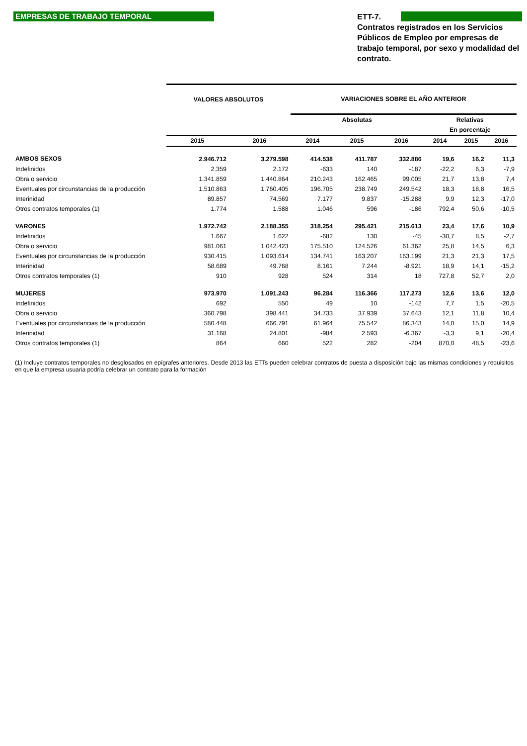EMPRESAS DE TRABAJO TEMPORAL
ETT-7.
Contratos registrados en los Servicios Públicos de Empleo por empresas de trabajo temporal, por sexo y modalidad del contrato.
| | VALORES ABSOLUTOS | | VARIACIONES SOBRE EL AÑO ANTERIOR | | | | | |
| --- | --- | --- | --- | --- | --- | --- | --- | --- |
| | | | Absolutas | | | Relativas | | |
| | | | | | | En porcentaje | | |
| | 2015 | 2016 | 2014 | 2015 | 2016 | 2014 | 2015 | 2016 |
| AMBOS SEXOS | 2.946.712 | 3.279.598 | 414.538 | 411.787 | 332.886 | 19,6 | 16,2 | 11,3 |
| Indefinidos | 2.359 | 2.172 | -633 | 140 | -187 | -22,2 | 6,3 | -7,9 |
| Obra o servicio | 1.341.859 | 1.440.864 | 210.243 | 162.465 | 99.005 | 21,7 | 13,8 | 7,4 |
| Eventuales por circunstancias de la producción | 1.510.863 | 1.760.405 | 196.705 | 238.749 | 249.542 | 18,3 | 18,8 | 16,5 |
| Interinidad | 89.857 | 74.569 | 7.177 | 9.837 | -15.288 | 9,9 | 12,3 | -17,0 |
| Otros contratos temporales (1) | 1.774 | 1.588 | 1.046 | 596 | -186 | 792,4 | 50,6 | -10,5 |
| VARONES | 1.972.742 | 2.188.355 | 318.254 | 295.421 | 215.613 | 23,4 | 17,6 | 10,9 |
| Indefinidos | 1.667 | 1.622 | -682 | 130 | -45 | -30,7 | 8,5 | -2,7 |
| Obra o servicio | 981.061 | 1.042.423 | 175.510 | 124.526 | 61.362 | 25,8 | 14,5 | 6,3 |
| Eventuales por circunstancias de la producción | 930.415 | 1.093.614 | 134.741 | 163.207 | 163.199 | 21,3 | 21,3 | 17,5 |
| Interinidad | 58.689 | 49.768 | 8.161 | 7.244 | -8.921 | 18,9 | 14,1 | -15,2 |
| Otros contratos temporales (1) | 910 | 928 | 524 | 314 | 18 | 727,8 | 52,7 | 2,0 |
| MUJERES | 973.970 | 1.091.243 | 96.284 | 116.366 | 117.273 | 12,6 | 13,6 | 12,0 |
| Indefinidos | 692 | 550 | 49 | 10 | -142 | 7,7 | 1,5 | -20,5 |
| Obra o servicio | 360.798 | 398.441 | 34.733 | 37.939 | 37.643 | 12,1 | 11,8 | 10,4 |
| Eventuales por circunstancias de la producción | 580.448 | 666.791 | 61.964 | 75.542 | 86.343 | 14,0 | 15,0 | 14,9 |
| Interinidad | 31.168 | 24.801 | -984 | 2.593 | -6.367 | -3,3 | 9,1 | -20,4 |
| Otros contratos temporales (1) | 864 | 660 | 522 | 282 | -204 | 870,0 | 48,5 | -23,6 |
(1) Incluye contratos temporales no desglosados en epígrafes anteriores. Desde 2013 las ETTs pueden celebrar contratos de puesta a disposición bajo las mismas condiciones y requisitos en que la empresa usuaria podría celebrar un contrato para la formación